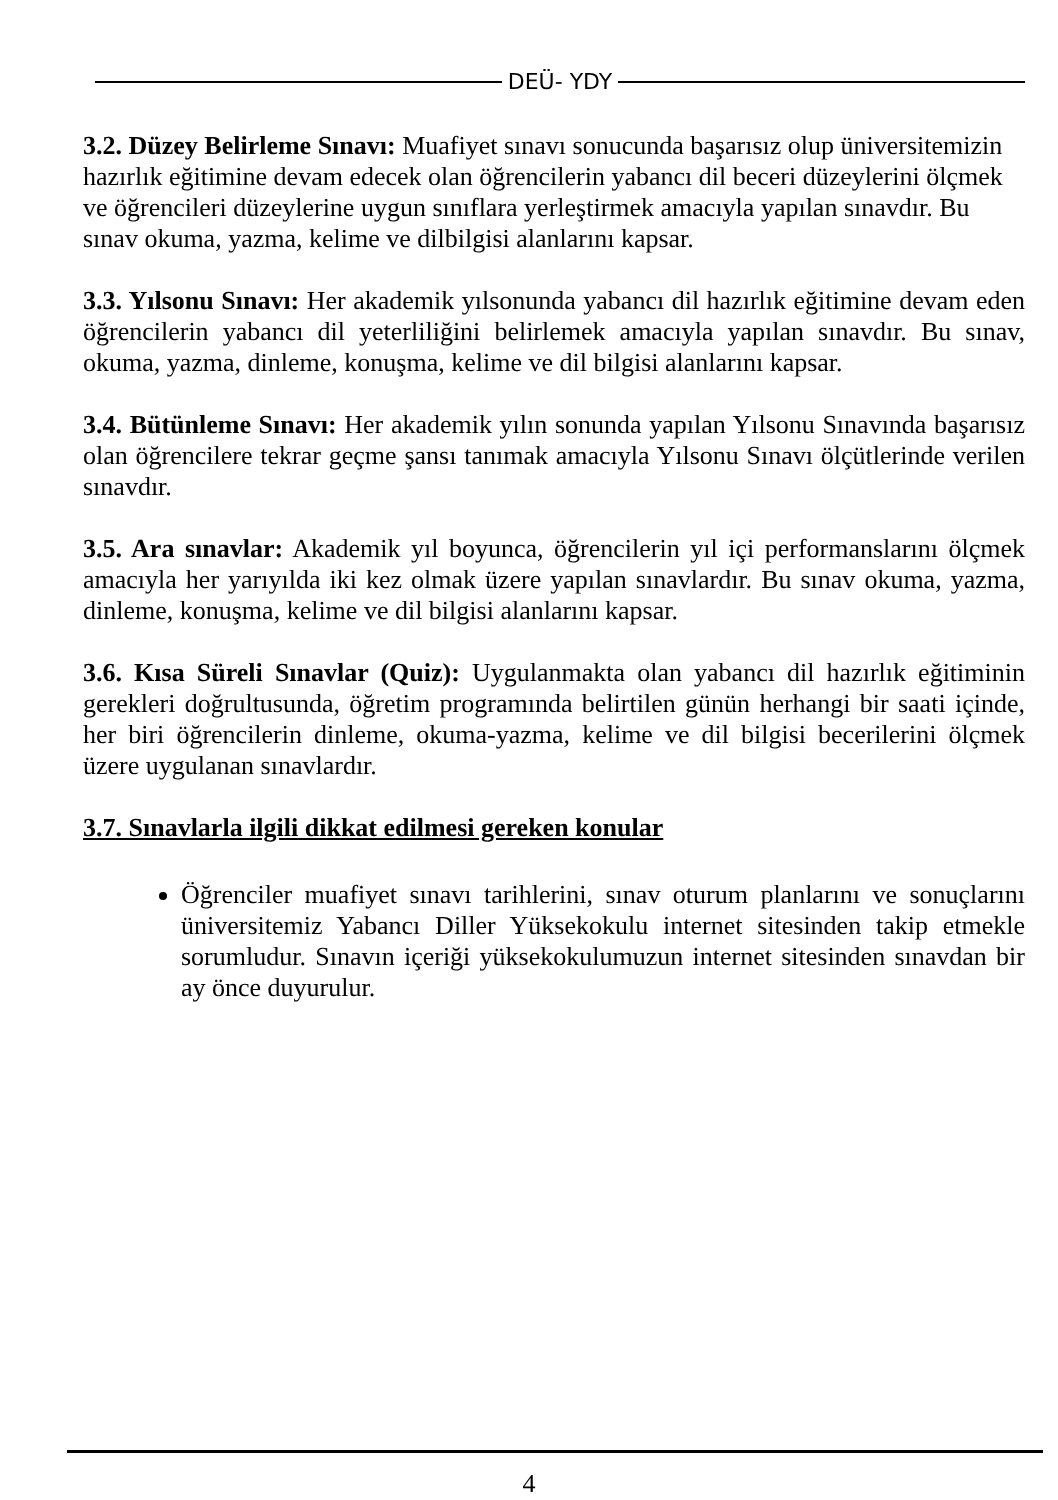DEÜ- YDY
3.2. Düzey Belirleme Sınavı: Muafiyet sınavı sonucunda başarısız olup üniversitemizin hazırlık eğitimine devam edecek olan öğrencilerin yabancı dil beceri düzeylerini ölçmek ve öğrencileri düzeylerine uygun sınıflara yerleştirmek amacıyla yapılan sınavdır. Bu sınav okuma, yazma, kelime ve dilbilgisi alanlarını kapsar.
3.3. Yılsonu Sınavı: Her akademik yılsonunda yabancı dil hazırlık eğitimine devam eden öğrencilerin yabancı dil yeterliliğini belirlemek amacıyla yapılan sınavdır. Bu sınav, okuma, yazma, dinleme, konuşma, kelime ve dil bilgisi alanlarını kapsar.
3.4. Bütünleme Sınavı: Her akademik yılın sonunda yapılan Yılsonu Sınavında başarısız olan öğrencilere tekrar geçme şansı tanımak amacıyla Yılsonu Sınavı ölçütlerinde verilen sınavdır.
3.5. Ara sınavlar: Akademik yıl boyunca, öğrencilerin yıl içi performanslarını ölçmek amacıyla her yarıyılda iki kez olmak üzere yapılan sınavlardır. Bu sınav okuma, yazma, dinleme, konuşma, kelime ve dil bilgisi alanlarını kapsar.
3.6. Kısa Süreli Sınavlar (Quiz): Uygulanmakta olan yabancı dil hazırlık eğitiminin gerekleri doğrultusunda, öğretim programında belirtilen günün herhangi bir saati içinde, her biri öğrencilerin dinleme, okuma-yazma, kelime ve dil bilgisi becerilerini ölçmek üzere uygulanan sınavlardır.
3.7. Sınavlarla ilgili dikkat edilmesi gereken konular
Öğrenciler muafiyet sınavı tarihlerini, sınav oturum planlarını ve sonuçlarını üniversitemiz Yabancı Diller Yüksekokulu internet sitesinden takip etmekle sorumludur. Sınavın içeriği yüksekokulumuzun internet sitesinden sınavdan bir ay önce duyurulur.
4